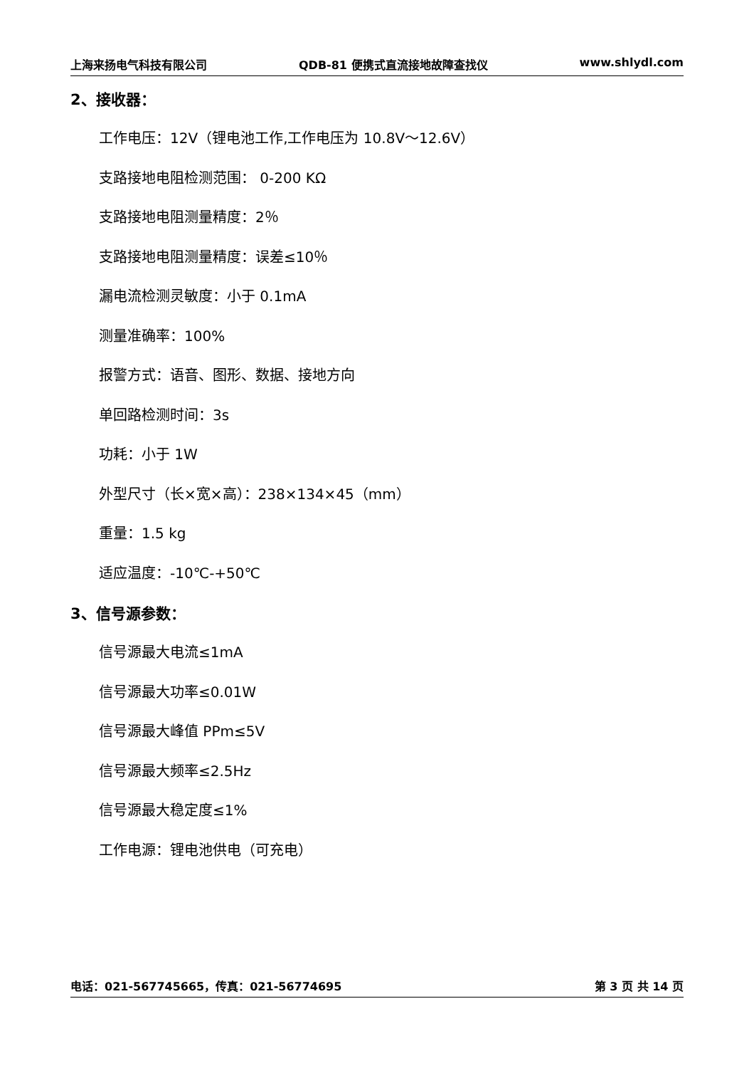上海来扬电气科技有限公司 QDB-81 便携式直流接地故障查找仪 www.shlydl.com
2、接收器：
工作电压：12V（锂电池工作,工作电压为 10.8V～12.6V）
支路接地电阻检测范围： 0-200 KΩ
支路接地电阻测量精度：2％
支路接地电阻测量精度：误差≤10％
漏电流检测灵敏度：小于 0.1mA
测量准确率：100%
报警方式：语音、图形、数据、接地方向
单回路检测时间：3s
功耗：小于 1W
外型尺寸（长×宽×高）：238×134×45（mm）
重量：1.5 kg
适应温度：-10℃-+50℃
3、信号源参数：
信号源最大电流≤1mA
信号源最大功率≤0.01W
信号源最大峰值 PPm≤5V
信号源最大频率≤2.5Hz
信号源最大稳定度≤1%
工作电源：锂电池供电（可充电）
电话：021-567745665，传真：021-56774695 第 3 页 共 14 页